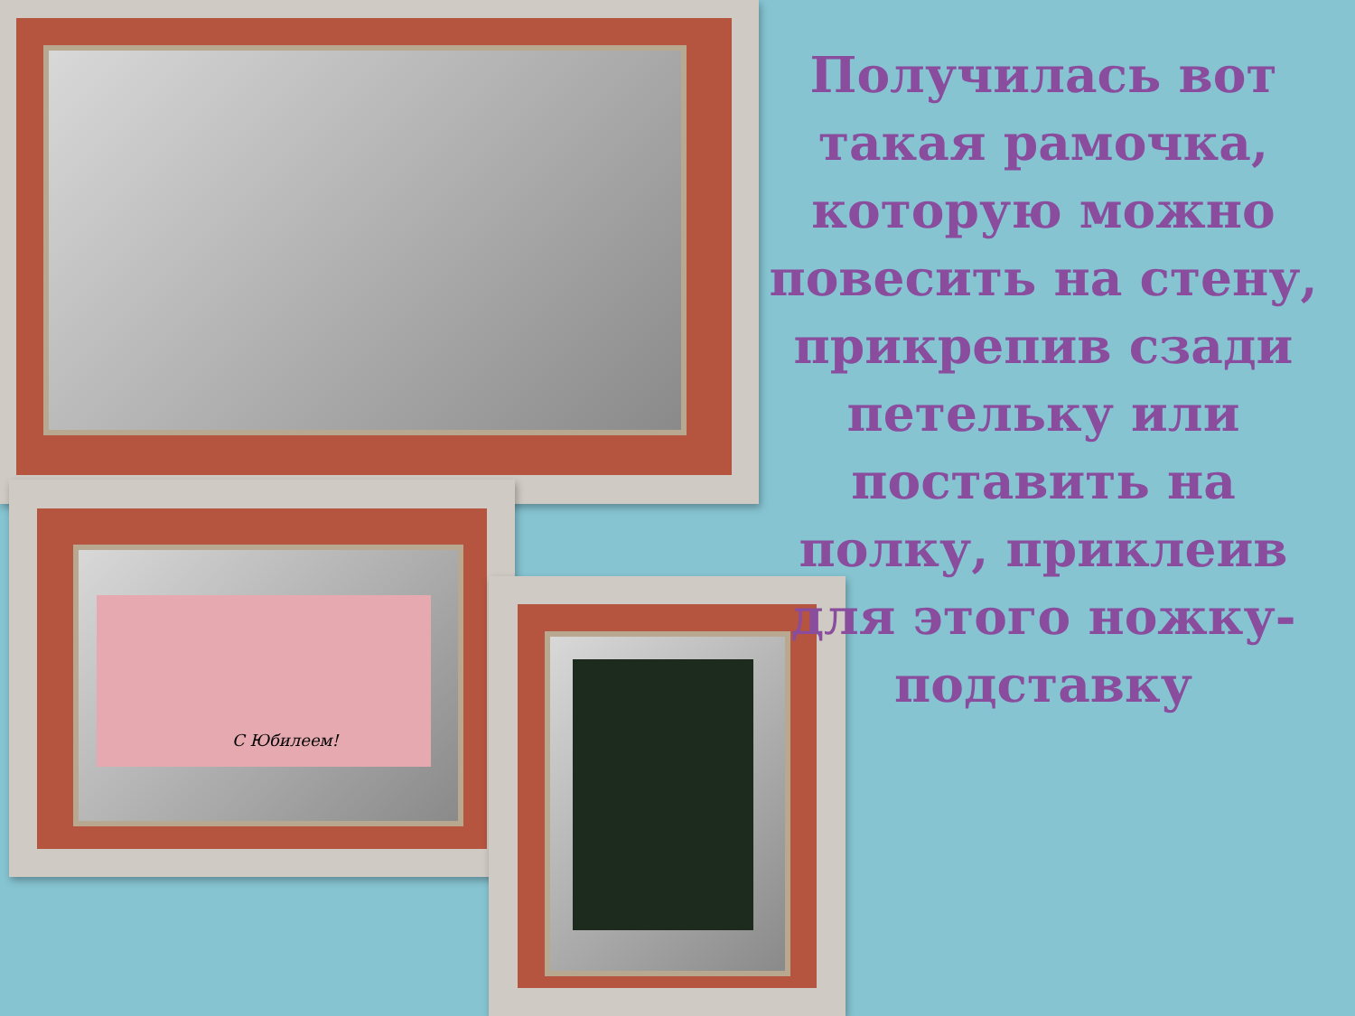С Юбилеем!
Получилась вот такая рамочка, которую можно повесить на стену, прикрепив сзади петельку или поставить на полку, приклеив для этого ножку-подставку